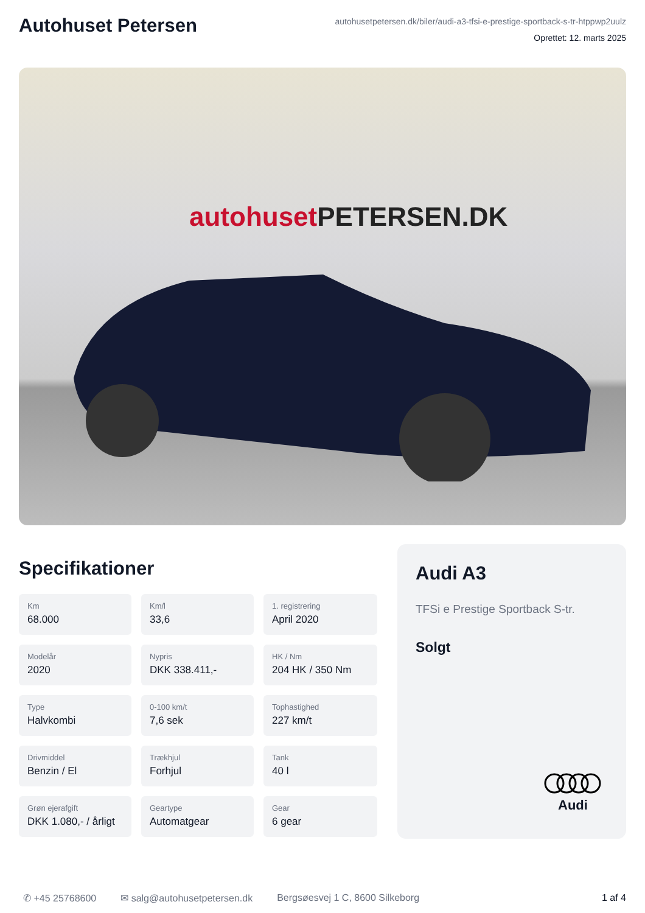Autohuset Petersen
autohusetpetersen.dk/biler/audi-a3-tfsi-e-prestige-sportback-s-tr-htppwp2uulz
Oprettet: 12. marts 2025
autohuset PETERSEN.DK
Specifikationer
Km
68.000
Km/l
33,6
1. registrering
April 2020
Modelår
2020
Nypris
DKK 338.411,-
HK / Nm
204 HK / 350 Nm
Type
Halvkombi
0-100 km/t
7,6 sek
Tophastighed
227 km/t
Drivmiddel
Benzin / El
Trækhjul
Forhjul
Tank
40 l
Grøn ejerafgift
DKK 1.080,- / årligt
Geartype
Automatgear
Gear
6 gear
Audi A3
TFSi e Prestige Sportback S-tr.
Solgt
Audi
✆ +45 25768600 ✉ salg@autohusetpetersen.dk Bergsøesvej 1 C, 8600 Silkeborg 1 af 4